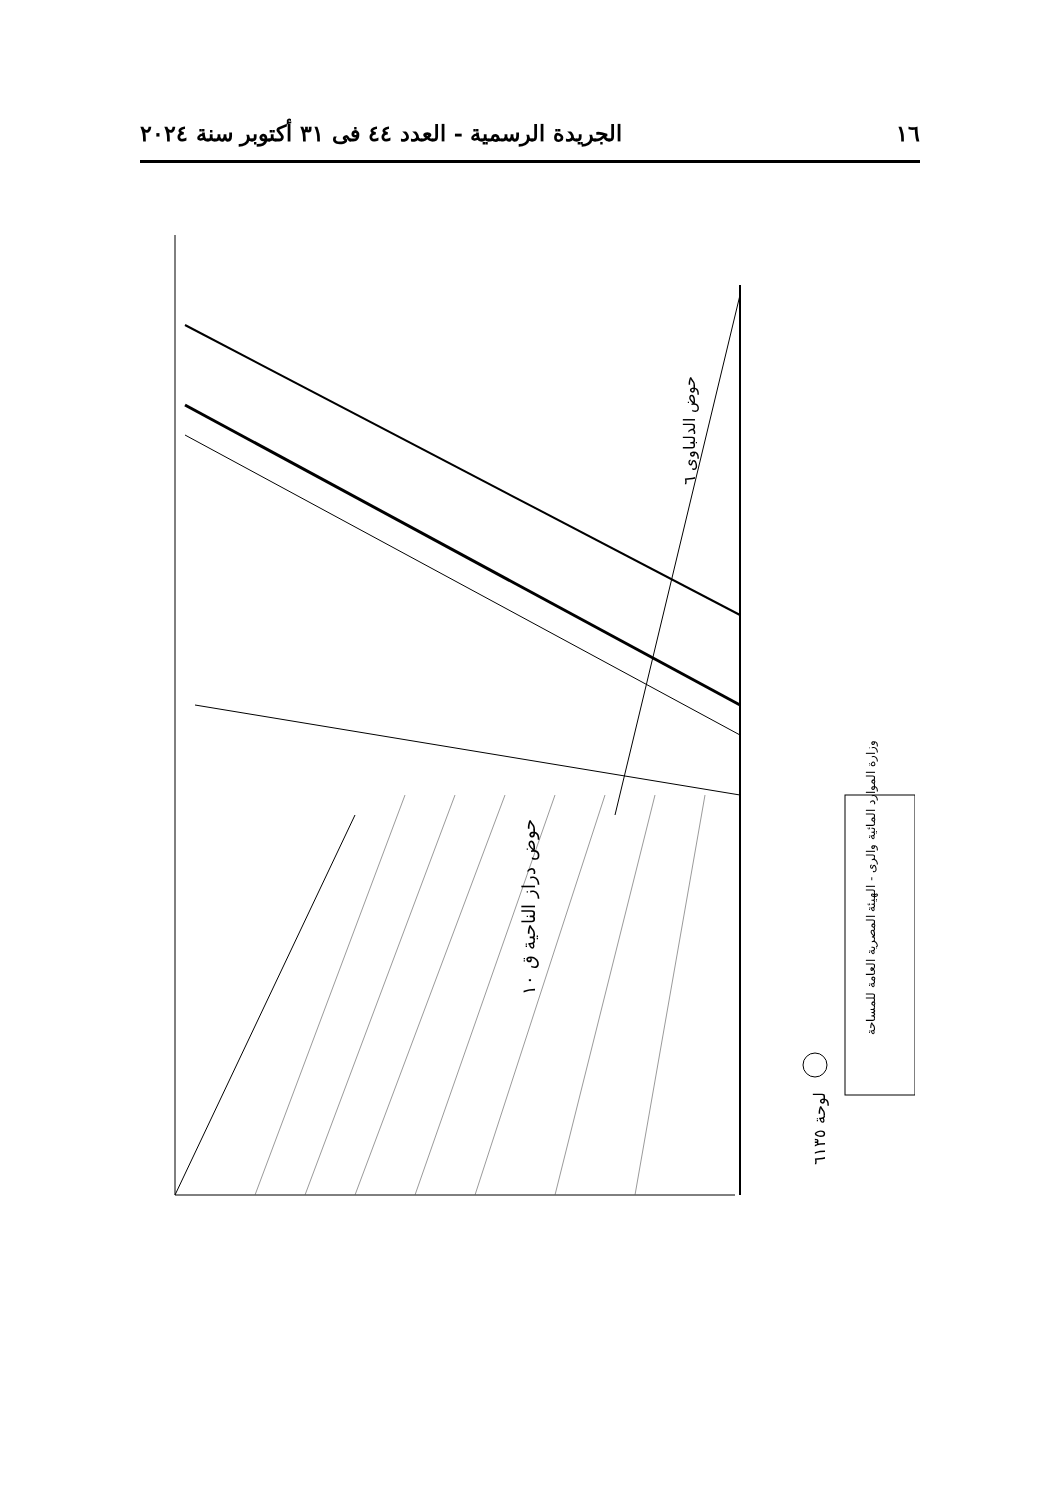١٦ الجريدة الرسمية - العدد ٤٤ فى ٣١ أكتوبر سنة ٢٠٢٤
حوض الدلباوى ٦
حوض دراز الناحية ق ١٠
وزارة الموارد المائية والرى - الهيئة المصرية العامة للمساحة
لوحة ٦١٣٥